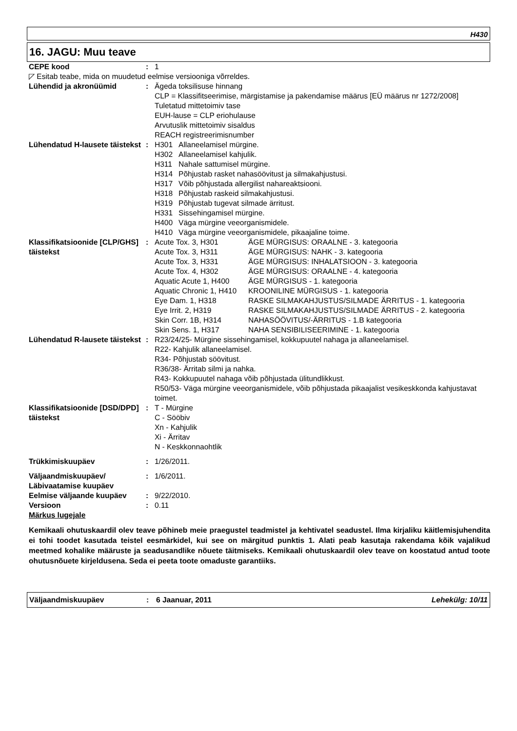H430
16. JAGU: Muu teave
| CEPE kood | : | 1 |
| ◸ Esitab teabe, mida on muudetud eelmise versiooniga võrreldes. | | |
| Lühendid ja akronüümid | : | Ägeda toksilisuse hinnang CLP = Klassifitseerimise, märgistamise ja pakendamise määrus [EÜ määrus nr 1272/2008] Tuletatud mittetoimiv tase EUH-lause = CLP eriohulause Arvutuslik mittetoimiv sisaldus REACH registreerimisnumber |
| Lühendatud H-lausete täistekst | : | / H301 / Allaneelamisel mürgine. / / H302 / Allaneelamisel kahjulik. / / H311 / Nahale sattumisel mürgine. / / H314 / Põhjustab rasket nahasöövitust ja silmakahjustusi. / / H317 / Võib põhjustada allergilist nahareaktsiooni. / / H318 / Põhjustab raskeid silmakahjustusi. / / H319 / Põhjustab tugevat silmade ärritust. / / H331 / Sissehingamisel mürgine. / / H400 / Väga mürgine veeorganismidele. / / H410 / Väga mürgine veeorganismidele, pikaajaline toime. / |
| Klassifikatsioonide [CLP/GHS] täistekst | : | / Acute Tox. 3, H301 / ÄGE MÜRGISUS: ORAALNE - 3. kategooria / / Acute Tox. 3, H311 / ÄGE MÜRGISUS: NAHK - 3. kategooria / / Acute Tox. 3, H331 / ÄGE MÜRGISUS: INHALATSIOON - 3. kategooria / / Acute Tox. 4, H302 / ÄGE MÜRGISUS: ORAALNE - 4. kategooria / / Aquatic Acute 1, H400 / ÄGE MÜRGISUS - 1. kategooria / / Aquatic Chronic 1, H410 / KROONILINE MÜRGISUS - 1. kategooria / / Eye Dam. 1, H318 / RASKE SILMAKAHJUSTUS/SILMADE ÄRRITUS - 1. kategooria / / Eye Irrit. 2, H319 / RASKE SILMAKAHJUSTUS/SILMADE ÄRRITUS - 2. kategooria / / Skin Corr. 1B, H314 / NAHASÖÖVITUS/-ÄRRITUS - 1.B kategooria / / Skin Sens. 1, H317 / NAHA SENSIBILISEERIMINE - 1. kategooria / |
| Lühendatud R-lausete täistekst | : | R23/24/25- Mürgine sissehingamisel, kokkupuutel nahaga ja allaneelamisel. R22- Kahjulik allaneelamisel. R34- Põhjustab söövitust. R36/38- Ärritab silmi ja nahka. R43- Kokkupuutel nahaga võib põhjustada ülitundlikkust. R50/53- Väga mürgine veeorganismidele, võib põhjustada pikaajalist vesikeskkonda kahjustavat toimet. |
| Klassifikatsioonide [DSD/DPD] täistekst | : | T - Mürgine C - Sööbiv Xn - Kahjulik Xi - Ärritav N - Keskkonnaohtlik |
| Trükkimiskuupäev | : | 1/26/2011. |
| Väljaandmiskuupäev/ Läbivaatamise kuupäev | : | 1/6/2011. |
| Eelmise väljaande kuupäev | : | 9/22/2010. |
| Versioon | : | 0.11 |
| Märkus lugejale | | |
Kemikaali ohutuskaardil olev teave põhineb meie praegustel teadmistel ja kehtivatel seadustel. Ilma kirjaliku käitlemisjuhendita ei tohi toodet kasutada teistel eesmärkidel, kui see on märgitud punktis 1. Alati peab kasutaja rakendama kõik vajalikud meetmed kohalike määruste ja seadusandlike nõuete täitmiseks. Kemikaali ohutuskaardil olev teave on koostatud antud toote ohutusnõuete kirjeldusena. Seda ei peeta toote omaduste garantiiks.
Väljaandmiskuupäev: 6 Jaanuar, 2011 Lehekülg: 10/11